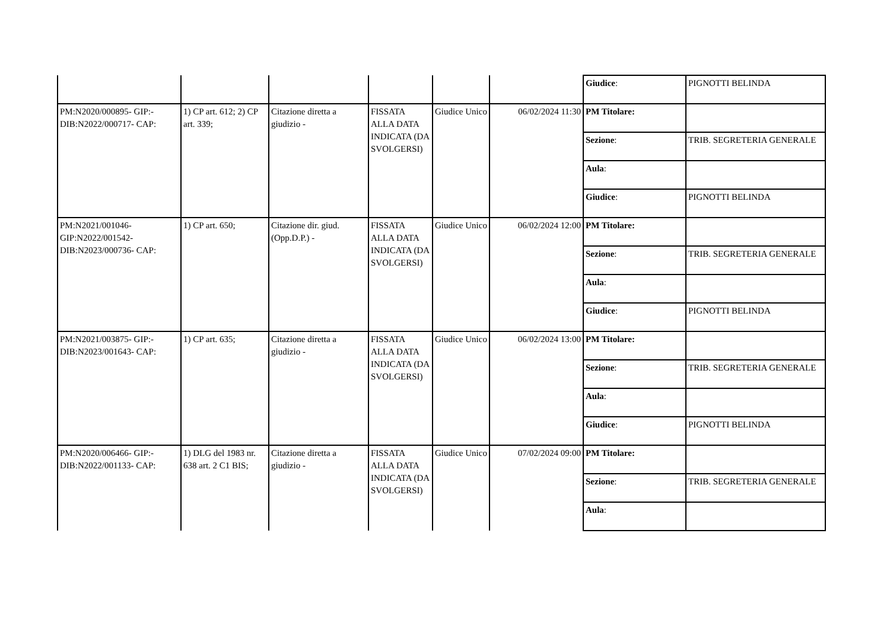| | | | | | | / Giudice : / PIGNOTTI BELINDA / |
| PM:N2020/000895- GIP:- DIB:N2022/000717- CAP: | 1) CP art. 612; 2) CP art. 339; | Citazione diretta a giudizio - | FISSATA ALLA DATA INDICATA (DA SVOLGERSI) | Giudice Unico | 06/02/2024 11:30 | / PM Titolare: / / / Sezione : / TRIB. SEGRETERIA GENERALE / / Aula : / / / Giudice : / PIGNOTTI BELINDA / |
| PM:N2021/001046- GIP:N2022/001542- DIB:N2023/000736- CAP: | 1) CP art. 650; | Citazione dir. giud.(Opp.D.P.) - | FISSATA ALLA DATA INDICATA (DA SVOLGERSI) | Giudice Unico | 06/02/2024 12:00 | / PM Titolare: / / / Sezione : / TRIB. SEGRETERIA GENERALE / / Aula : / / / Giudice : / PIGNOTTI BELINDA / |
| PM:N2021/003875- GIP:- DIB:N2023/001643- CAP: | 1) CP art. 635; | Citazione diretta a giudizio - | FISSATA ALLA DATA INDICATA (DA SVOLGERSI) | Giudice Unico | 06/02/2024 13:00 | / PM Titolare: / / / Sezione : / TRIB. SEGRETERIA GENERALE / / Aula : / / / Giudice : / PIGNOTTI BELINDA / |
| PM:N2020/006466- GIP:- DIB:N2022/001133- CAP: | 1) DLG del 1983 nr. 638 art. 2 C1 BIS; | Citazione diretta a giudizio - | FISSATA ALLA DATA INDICATA (DA SVOLGERSI) | Giudice Unico | 07/02/2024 09:00 | / PM Titolare: / / / Sezione : / TRIB. SEGRETERIA GENERALE / / Aula : / / |